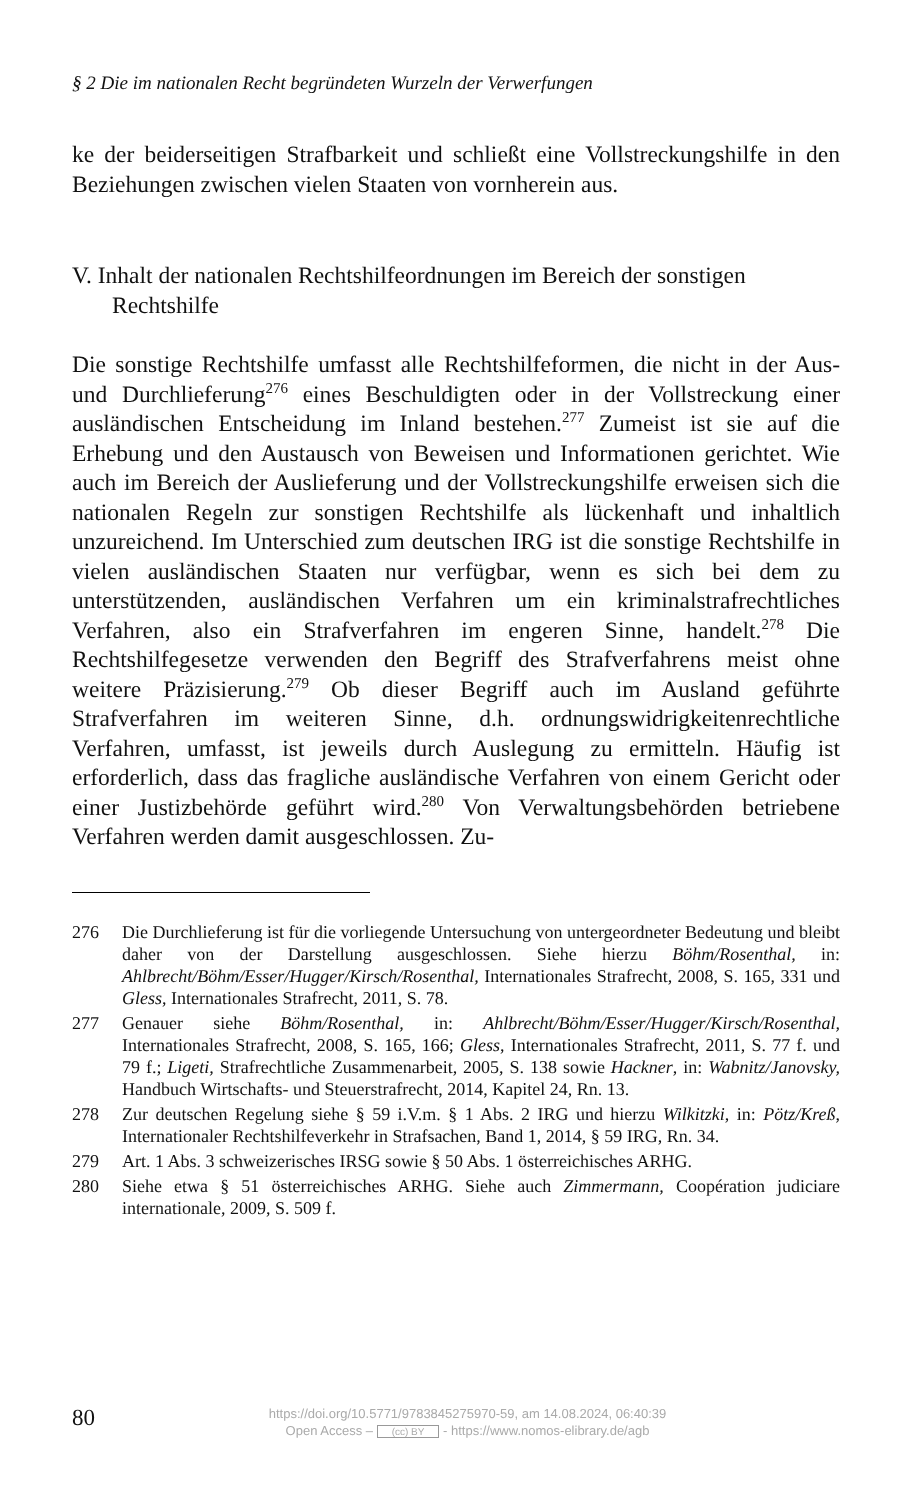§ 2 Die im nationalen Recht begründeten Wurzeln der Verwerfungen
ke der beiderseitigen Strafbarkeit und schließt eine Vollstreckungshilfe in den Beziehungen zwischen vielen Staaten von vornherein aus.
V. Inhalt der nationalen Rechtshilfeordnungen im Bereich der sonstigen Rechtshilfe
Die sonstige Rechtshilfe umfasst alle Rechtshilfeformen, die nicht in der Aus- und Durchlieferung<sup>276</sup> eines Beschuldigten oder in der Vollstreckung einer ausländischen Entscheidung im Inland bestehen.<sup>277</sup> Zumeist ist sie auf die Erhebung und den Austausch von Beweisen und Informationen gerichtet. Wie auch im Bereich der Auslieferung und der Vollstreckungshilfe erweisen sich die nationalen Regeln zur sonstigen Rechtshilfe als lückenhaft und inhaltlich unzureichend. Im Unterschied zum deutschen IRG ist die sonstige Rechtshilfe in vielen ausländischen Staaten nur verfügbar, wenn es sich bei dem zu unterstützenden, ausländischen Verfahren um ein kriminalstrafrechtliches Verfahren, also ein Strafverfahren im engeren Sinne, handelt.<sup>278</sup> Die Rechtshilfegesetze verwenden den Begriff des Strafverfahrens meist ohne weitere Präzisierung.<sup>279</sup> Ob dieser Begriff auch im Ausland geführte Strafverfahren im weiteren Sinne, d.h. ordnungswidrigkeitenrechtliche Verfahren, umfasst, ist jeweils durch Auslegung zu ermitteln. Häufig ist erforderlich, dass das fragliche ausländische Verfahren von einem Gericht oder einer Justizbehörde geführt wird.<sup>280</sup> Von Verwaltungsbehörden betriebene Verfahren werden damit ausgeschlossen. Zu-
276 Die Durchlieferung ist für die vorliegende Untersuchung von untergeordneter Bedeutung und bleibt daher von der Darstellung ausgeschlossen. Siehe hierzu Böhm/Rosenthal, in: Ahlbrecht/Böhm/Esser/Hugger/Kirsch/Rosenthal, Internationales Strafrecht, 2008, S. 165, 331 und Gless, Internationales Strafrecht, 2011, S. 78.
277 Genauer siehe Böhm/Rosenthal, in: Ahlbrecht/Böhm/Esser/Hugger/Kirsch/Rosenthal, Internationales Strafrecht, 2008, S. 165, 166; Gless, Internationales Strafrecht, 2011, S. 77 f. und 79 f.; Ligeti, Strafrechtliche Zusammenarbeit, 2005, S. 138 sowie Hackner, in: Wabnitz/Janovsky, Handbuch Wirtschafts- und Steuerstrafrecht, 2014, Kapitel 24, Rn. 13.
278 Zur deutschen Regelung siehe § 59 i.V.m. § 1 Abs. 2 IRG und hierzu Wilkitzki, in: Pötz/Kreß, Internationaler Rechtshilfeverkehr in Strafsachen, Band 1, 2014, § 59 IRG, Rn. 34.
279 Art. 1 Abs. 3 schweizerisches IRSG sowie § 50 Abs. 1 österreichisches ARHG.
280 Siehe etwa § 51 österreichisches ARHG. Siehe auch Zimmermann, Coopération judiciare internationale, 2009, S. 509 f.
80
https://doi.org/10.5771/9783845275970-59, am 14.08.2024, 06:40:39
Open Access – (cc) BY - https://www.nomos-elibrary.de/agb